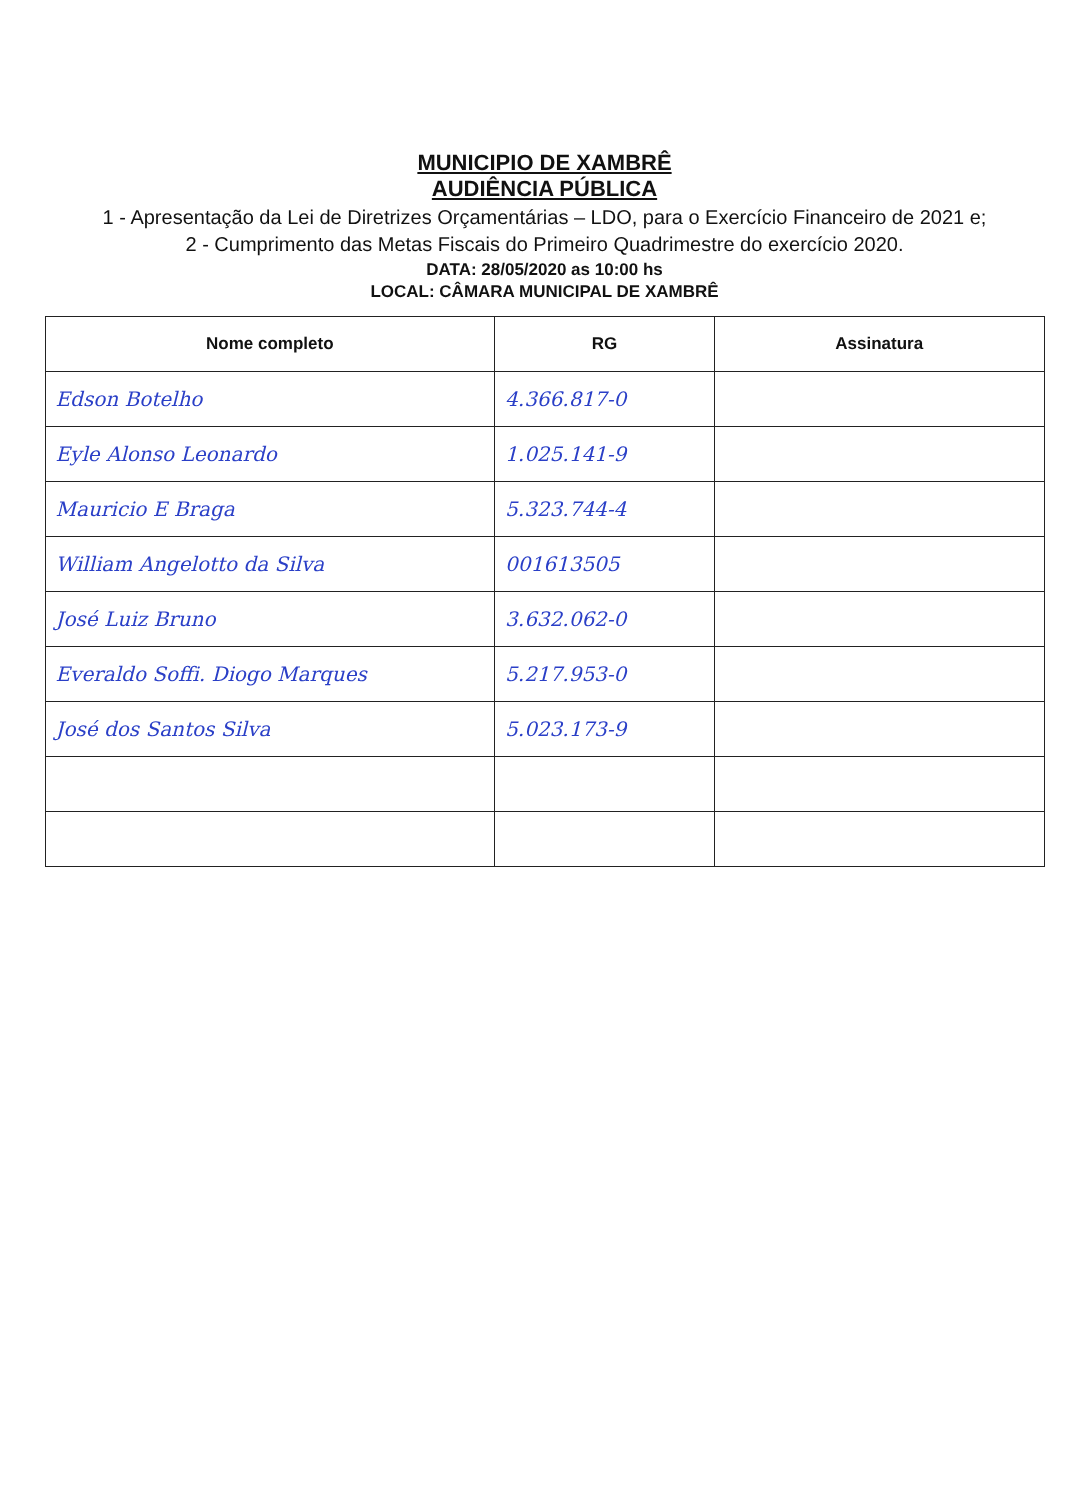MUNICIPIO DE XAMBRÊ
AUDIÊNCIA PÚBLICA
1 - Apresentação da Lei de Diretrizes Orçamentárias – LDO, para o Exercício Financeiro de 2021 e;
2 - Cumprimento das Metas Fiscais do Primeiro Quadrimestre do exercício 2020.
DATA: 28/05/2020 as 10:00 hs
LOCAL: CÂMARA MUNICIPAL DE XAMBRÊ
| Nome completo | RG | Assinatura |
| --- | --- | --- |
| Edson Botelho | 4.366.817-0 | |
| Eyle Alonso Leonardo | 1.025.141-9 | |
| Mauricio E Braga | 5.323.744-4 | |
| William Angelotto da Silva | 001613505 | |
| José Luiz Bruno | 3.632.062-0 | |
| Everaldo Soffi. Diogo Marques | 5.217.953-0 | |
| José dos Santos Silva | 5.023.173-9 | |